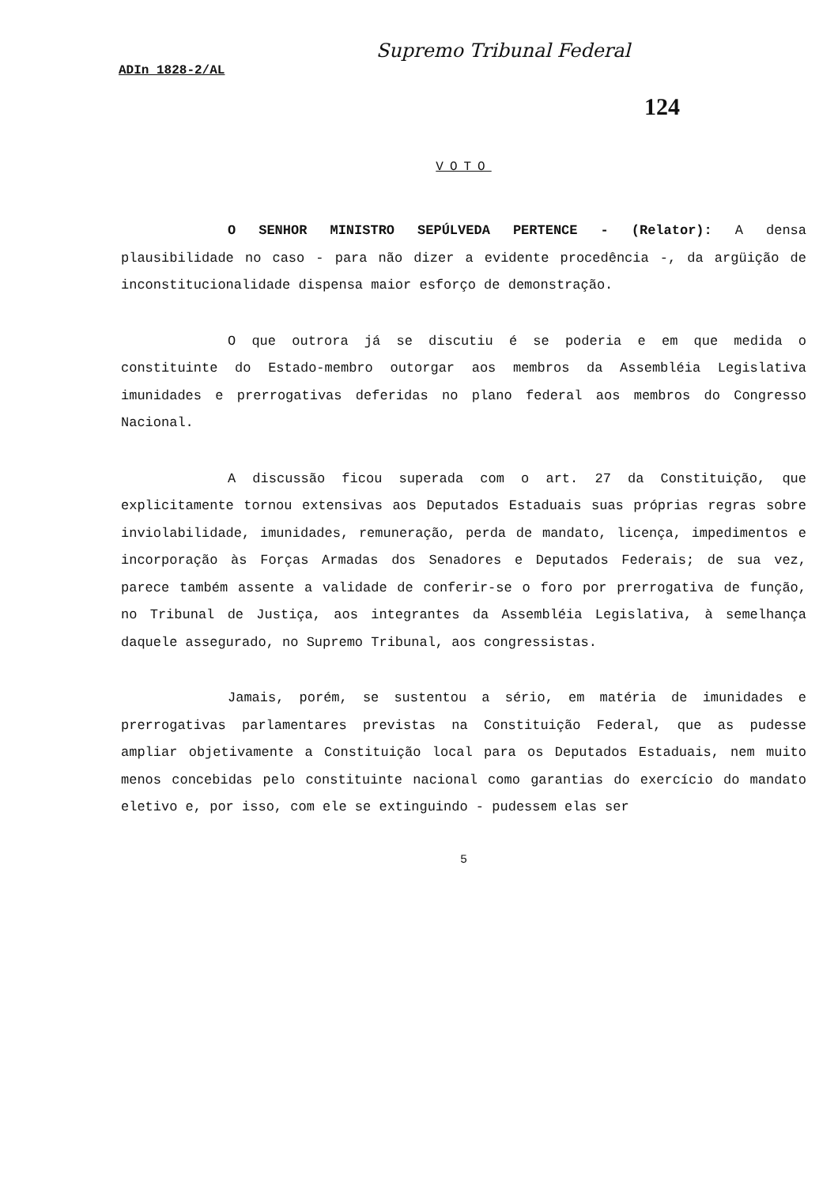Supremo Tribunal Federal
ADIn 1828-2/AL
124
VOTO
O SENHOR MINISTRO SEPÚLVEDA PERTENCE - (Relator): A densa plausibilidade no caso - para não dizer a evidente procedência -, da argüição de inconstitucionalidade dispensa maior esforço de demonstração.
O que outrora já se discutiu é se poderia e em que medida o constituinte do Estado-membro outorgar aos membros da Assembléia Legislativa imunidades e prerrogativas deferidas no plano federal aos membros do Congresso Nacional.
A discussão ficou superada com o art. 27 da Constituição, que explicitamente tornou extensivas aos Deputados Estaduais suas próprias regras sobre inviolabilidade, imunidades, remuneração, perda de mandato, licença, impedimentos e incorporação às Forças Armadas dos Senadores e Deputados Federais; de sua vez, parece também assente a validade de conferir-se o foro por prerrogativa de função, no Tribunal de Justiça, aos integrantes da Assembléia Legislativa, à semelhança daquele assegurado, no Supremo Tribunal, aos congressistas.
Jamais, porém, se sustentou a sério, em matéria de imunidades e prerrogativas parlamentares previstas na Constituição Federal, que as pudesse ampliar objetivamente a Constituição local para os Deputados Estaduais, nem muito menos concebidas pelo constituinte nacional como garantias do exercício do mandato eletivo e, por isso, com ele se extinguindo - pudessem elas ser
5